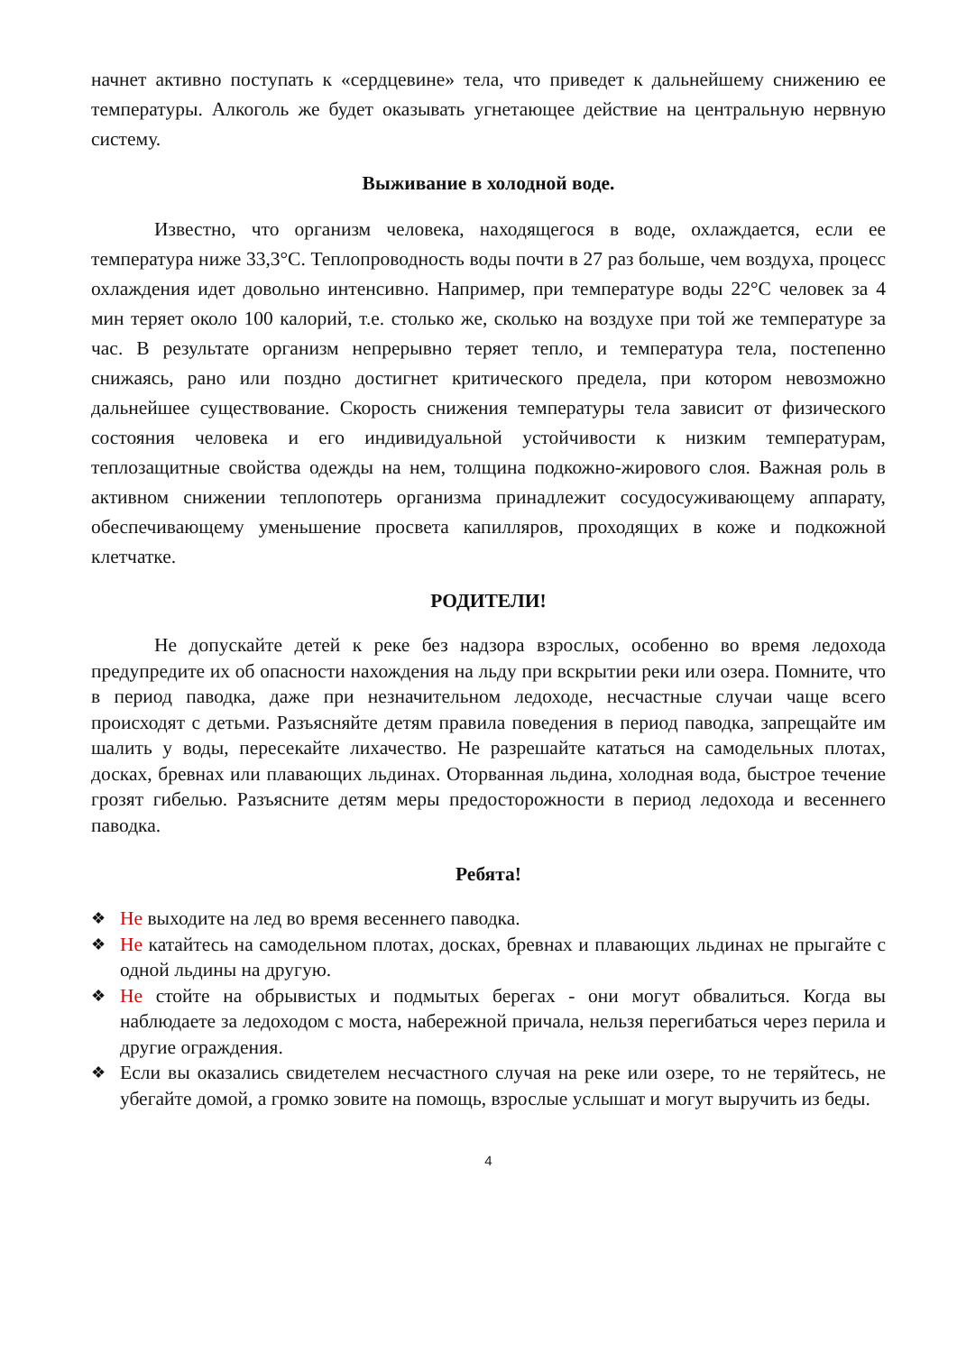начнет активно поступать к «сердцевине» тела, что приведет к дальнейшему снижению ее температуры. Алкоголь же будет оказывать угнетающее действие на центральную нервную систему.
Выживание в холодной воде.
Известно, что организм человека, находящегося в воде, охлаждается, если ее температура ниже 33,3°С. Теплопроводность воды почти в 27 раз больше, чем воздуха, процесс охлаждения идет довольно интенсивно. Например, при температуре воды 22°С человек за 4 мин теряет около 100 калорий, т.е. столько же, сколько на воздухе при той же температуре за час. В результате организм непрерывно теряет тепло, и температура тела, постепенно снижаясь, рано или поздно достигнет критического предела, при котором невозможно дальнейшее существование. Скорость снижения температуры тела зависит от физического состояния человека и его индивидуальной устойчивости к низким температурам, теплозащитные свойства одежды на нем, толщина подкожно-жирового слоя. Важная роль в активном снижении теплопотерь организма принадлежит сосудосуживающему аппарату, обеспечивающему уменьшение просвета капилляров, проходящих в коже и подкожной клетчатке.
РОДИТЕЛИ!
Не допускайте детей к реке без надзора взрослых, особенно во время ледохода предупредите их об опасности нахождения на льду при вскрытии реки или озера. Помните, что в период паводка, даже при незначительном ледоходе, несчастные случаи чаще всего происходят с детьми. Разъясняйте детям правила поведения в период паводка, запрещайте им шалить у воды, пересекайте лихачество. Не разрешайте кататься на самодельных плотах, досках, бревнах или плавающих льдинах. Оторванная льдина, холодная вода, быстрое течение грозят гибелью. Разъясните детям меры предосторожности в период ледохода и весеннего паводка.
Ребята!
❖ Не выходите на лед во время весеннего паводка.
❖ Не катайтесь на самодельном плотах, досках, бревнах и плавающих льдинах не прыгайте с одной льдины на другую.
❖ Не стойте на обрывистых и подмытых берегах - они могут обвалиться. Когда вы наблюдаете за ледоходом с моста, набережной причала, нельзя перегибаться через перила и другие ограждения.
❖ Если вы оказались свидетелем несчастного случая на реке или озере, то не теряйтесь, не убегайте домой, а громко зовите на помощь, взрослые услышат и могут выручить из беды.
4